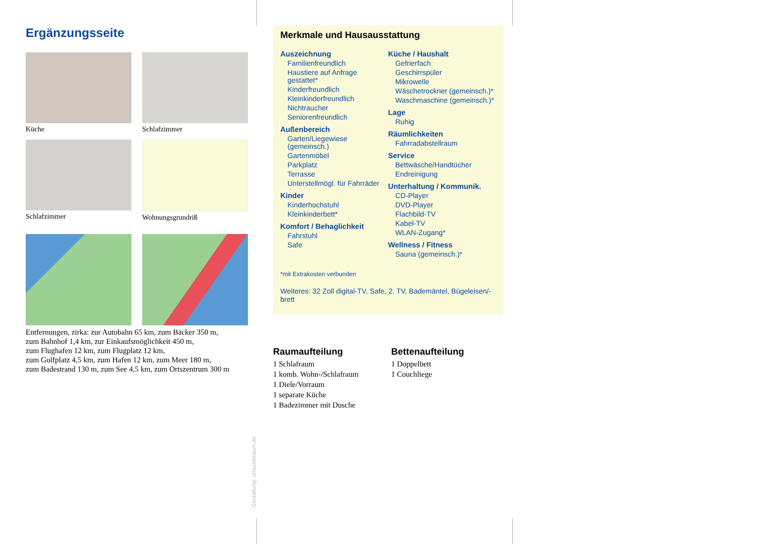Ergänzungsseite
Küche
Schlafzimmer
Schlafzimmer
Wohnungsgrundriß
Entfernungen, zirka: zur Autobahn 65 km, zum Bäcker 350 m,
zum Bahnhof 1,4 km, zur Einkaufsmöglichkeit 450 m,
zum Flughafen 12 km, zum Flugplatz 12 km,
zum Golfplatz 4,5 km, zum Hafen 12 km, zum Meer 180 m,
zum Badestrand 130 m, zum See 4,5 km, zum Ortszentrum 300 m
Gestaltung: urlaubstraum.de
Merkmale und Hausausstattung
Auszeichnung
Familienfreundlich
Haustiere auf Anfrage gestattet*
Kinderfreundlich
Kleinkinderfreundlich
Nichtraucher
Seniorenfreundlich
Außenbereich
Garten/Liegewiese (gemeinsch.)
Gartenmöbel
Parkplatz
Terrasse
Unterstellmögl. für Fahrräder
Kinder
Kinderhochstuhl
Kleinkinderbett*
Komfort / Behaglichkeit
Fahrstuhl
Safe
Küche / Haushalt
Gefrierfach
Geschirrspüler
Mikrowelle
Wäschetrockner (gemeinsch.)*
Waschmaschine (gemeinsch.)*
Lage
Ruhig
Räumlichkeiten
Fahrradabstellraum
Service
Bettwäsche/Handtücher
Endreinigung
Unterhaltung / Kommunik.
CD-Player
DVD-Player
Flachbild-TV
Kabel-TV
WLAN-Zugang*
Wellness / Fitness
Sauna (gemeinsch.)*
*mit Extrakosten verbunden
Weiteres: 32 Zoll digital-TV, Safe, 2. TV, Bademäntel, Bügeleisen/-brett
Raumaufteilung
1 Schlafraum
1 komb. Wohn-/Schlafraum
1 Diele/Vorraum
1 separate Küche
1 Badezimmer mit Dusche
Bettenaufteilung
1 Doppelbett
1 Couchliege